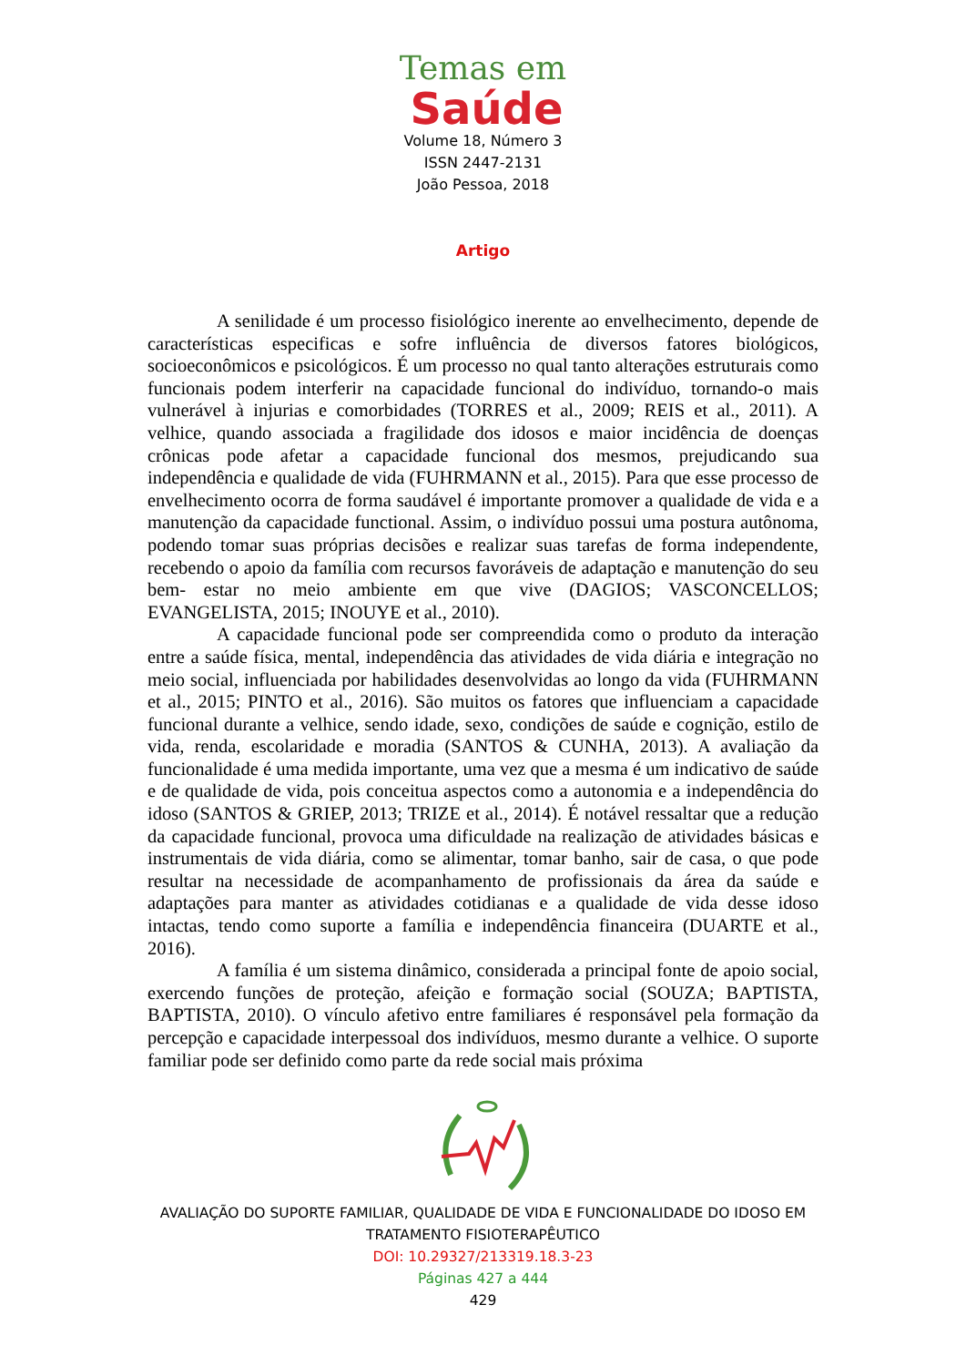Temas em
Saúde
Volume 18, Número 3
ISSN 2447-2131
João Pessoa, 2018
Artigo
A senilidade é um processo fisiológico inerente ao envelhecimento, depende de características especificas e sofre influência de diversos fatores biológicos, socioeconômicos e psicológicos. É um processo no qual tanto alterações estruturais como funcionais podem interferir na capacidade funcional do indivíduo, tornando-o mais vulnerável à injurias e comorbidades (TORRES et al., 2009; REIS et al., 2011). A velhice, quando associada a fragilidade dos idosos e maior incidência de doenças crônicas pode afetar a capacidade funcional dos mesmos, prejudicando sua independência e qualidade de vida (FUHRMANN et al., 2015). Para que esse processo de envelhecimento ocorra de forma saudável é importante promover a qualidade de vida e a manutenção da capacidade functional. Assim, o indivíduo possui uma postura autônoma, podendo tomar suas próprias decisões e realizar suas tarefas de forma independente, recebendo o apoio da família com recursos favoráveis de adaptação e manutenção do seu bem- estar no meio ambiente em que vive (DAGIOS; VASCONCELLOS; EVANGELISTA, 2015; INOUYE et al., 2010).
A capacidade funcional pode ser compreendida como o produto da interação entre a saúde física, mental, independência das atividades de vida diária e integração no meio social, influenciada por habilidades desenvolvidas ao longo da vida (FUHRMANN et al., 2015; PINTO et al., 2016). São muitos os fatores que influenciam a capacidade funcional durante a velhice, sendo idade, sexo, condições de saúde e cognição, estilo de vida, renda, escolaridade e moradia (SANTOS & CUNHA, 2013). A avaliação da funcionalidade é uma medida importante, uma vez que a mesma é um indicativo de saúde e de qualidade de vida, pois conceitua aspectos como a autonomia e a independência do idoso (SANTOS & GRIEP, 2013; TRIZE et al., 2014). É notável ressaltar que a redução da capacidade funcional, provoca uma dificuldade na realização de atividades básicas e instrumentais de vida diária, como se alimentar, tomar banho, sair de casa, o que pode resultar na necessidade de acompanhamento de profissionais da área da saúde e adaptações para manter as atividades cotidianas e a qualidade de vida desse idoso intactas, tendo como suporte a família e independência financeira (DUARTE et al., 2016).
A família é um sistema dinâmico, considerada a principal fonte de apoio social, exercendo funções de proteção, afeição e formação social (SOUZA; BAPTISTA, BAPTISTA, 2010). O vínculo afetivo entre familiares é responsável pela formação da percepção e capacidade interpessoal dos indivíduos, mesmo durante a velhice. O suporte familiar pode ser definido como parte da rede social mais próxima
AVALIAÇÃO DO SUPORTE FAMILIAR, QUALIDADE DE VIDA E FUNCIONALIDADE DO IDOSO EM TRATAMENTO FISIOTERAPÊUTICO
DOI: 10.29327/213319.18.3-23
Páginas 427 a 444
429